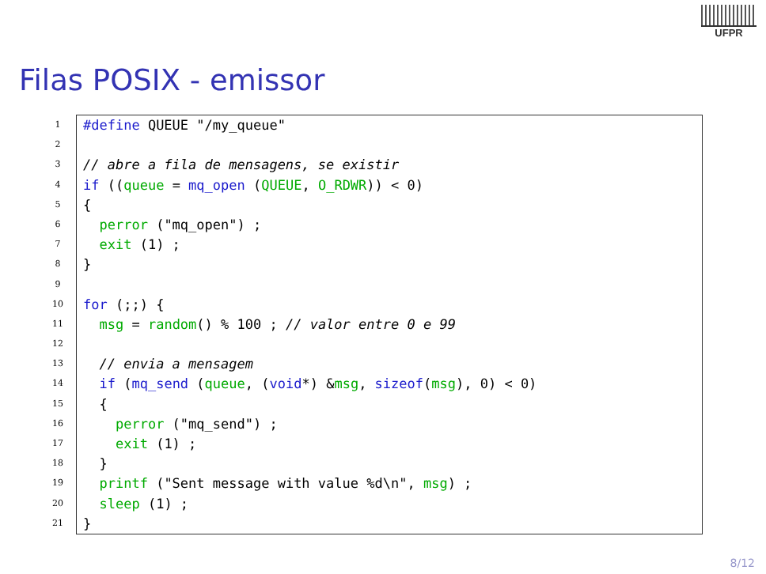UFPR
Filas POSIX - emissor
1
2
3
4
5
6
7
8
9
10
11
12
13
14
15
16
17
18
19
20
21
#define QUEUE "/my_queue"
// abre a fila de mensagens, se existir
if ((queue = mq_open (QUEUE, O_RDWR)) < 0)
{
perror ("mq_open") ;
exit (1) ;
}
for (;;) {
msg = random() % 100 ; // valor entre 0 e 99
// envia a mensagem
if (mq_send (queue, (void*) &msg, sizeof(msg), 0) < 0)
{
perror ("mq_send") ;
exit (1) ;
}
printf ("Sent message with value %d\n", msg) ;
sleep (1) ;
}
8/12